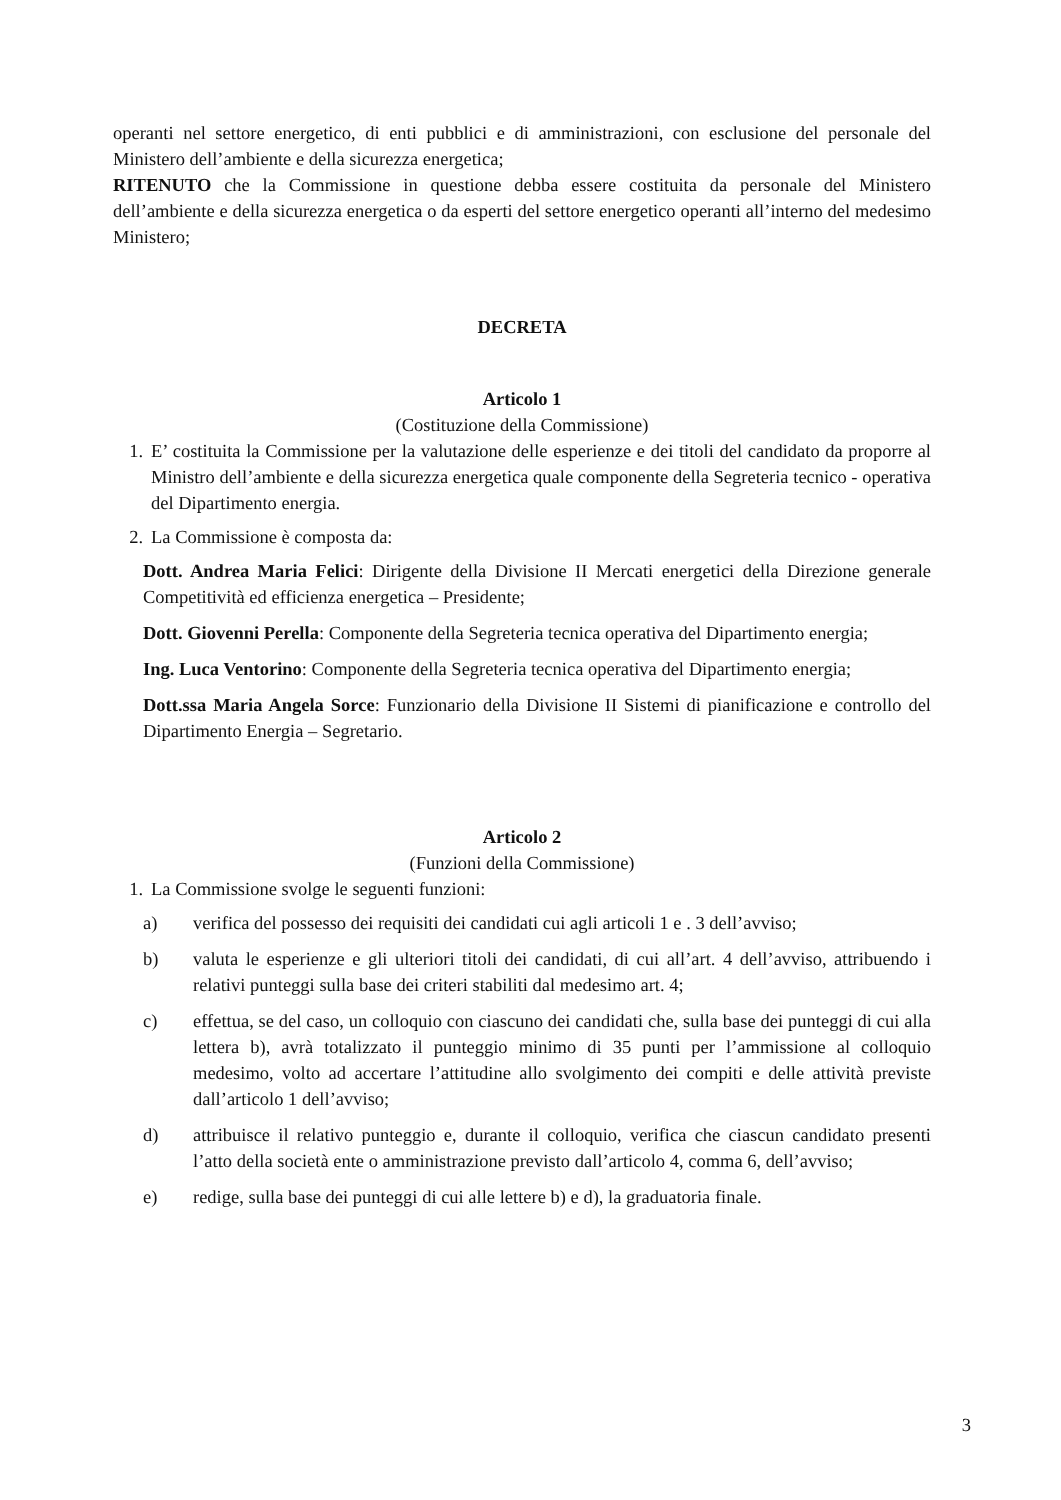operanti nel settore energetico, di enti pubblici e di amministrazioni, con esclusione del personale del Ministero dell’ambiente e della sicurezza energetica;
RITENUTO che la Commissione in questione debba essere costituita da personale del Ministero dell’ambiente e della sicurezza energetica o da esperti del settore energetico operanti all’interno del medesimo Ministero;
DECRETA
Articolo 1
(Costituzione della Commissione)
1. E’ costituita la Commissione per la valutazione delle esperienze e dei titoli del candidato da proporre al Ministro dell’ambiente e della sicurezza energetica quale componente della Segreteria tecnico - operativa del Dipartimento energia.
2. La Commissione è composta da:
Dott. Andrea Maria Felici: Dirigente della Divisione II Mercati energetici della Direzione generale Competitività ed efficienza energetica – Presidente;
Dott. Giovenni Perella: Componente della Segreteria tecnica operativa del Dipartimento energia;
Ing. Luca Ventorino: Componente della Segreteria tecnica operativa del Dipartimento energia;
Dott.ssa Maria Angela Sorce: Funzionario della Divisione II Sistemi di pianificazione e controllo del Dipartimento Energia – Segretario.
Articolo 2
(Funzioni della Commissione)
1. La Commissione svolge le seguenti funzioni:
a) verifica del possesso dei requisiti dei candidati cui agli articoli 1 e . 3 dell’avviso;
b) valuta le esperienze e gli ulteriori titoli dei candidati, di cui all’art. 4 dell’avviso, attribuendo i relativi punteggi sulla base dei criteri stabiliti dal medesimo art. 4;
c) effettua, se del caso, un colloquio con ciascuno dei candidati che, sulla base dei punteggi di cui alla lettera b), avrà totalizzato il punteggio minimo di 35 punti per l’ammissione al colloquio medesimo, volto ad accertare l’attitudine allo svolgimento dei compiti e delle attività previste dall’articolo 1 dell’avviso;
d) attribuisce il relativo punteggio e, durante il colloquio, verifica che ciascun candidato presenti l’atto della società ente o amministrazione previsto dall’articolo 4, comma 6, dell’avviso;
e) redige, sulla base dei punteggi di cui alle lettere b) e d), la graduatoria finale.
3